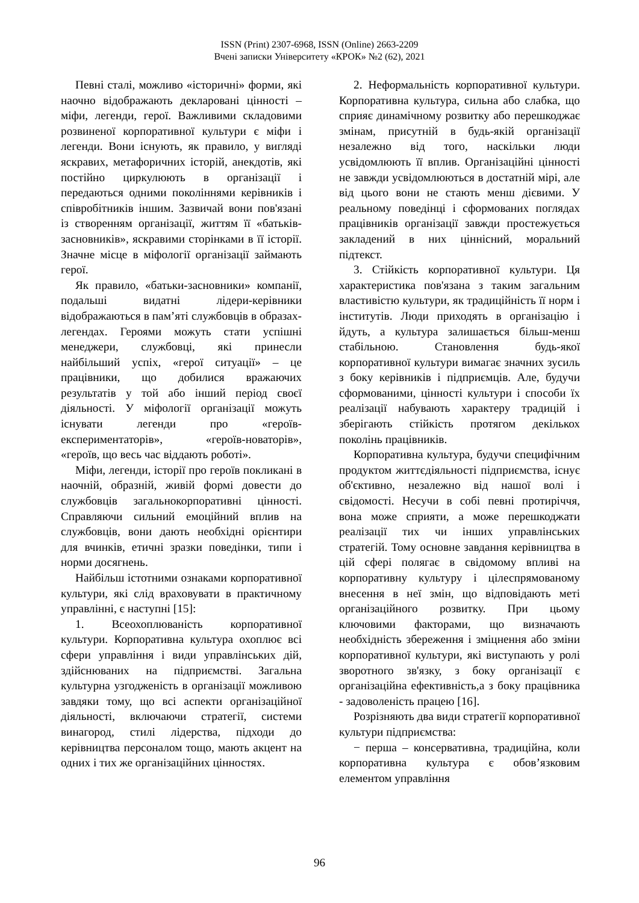ISSN (Print) 2307-6968, ISSN (Online) 2663-2209
Вчені записки Університету «КРОК» №2 (62), 2021
Певні сталі, можливо «історичні» форми, які наочно відображають декларовані цінності – міфи, легенди, герої. Важливими складовими розвиненої корпоративної культури є міфи і легенди. Вони існують, як правило, у вигляді яскравих, метафоричних історій, анекдотів, які постійно циркулюють в організації і передаються одними поколіннями керівників і співробітників іншим. Зазвичай вони пов'язані із створенням організації, життям її «батьків-засновників», яскравими сторінками в її історії. Значне місце в міфології організації займають герої.
Як правило, «батьки-засновники» компанії, подальші видатні лідери-керівники відображаються в пам’яті службовців в образах-легендах. Героями можуть стати успішні менеджери, службовці, які принесли найбільший успіх, «герої ситуації» – це працівники, що добилися вражаючих результатів у той або інший період своєї діяльності. У міфології організації можуть існувати легенди про «героїв-експериментаторів», «героїв-новаторів», «героїв, що весь час віддають роботі».
Міфи, легенди, історії про героїв покликані в наочній, образній, живій формі довести до службовців загальнокорпоративні цінності. Справляючи сильний емоційний вплив на службовців, вони дають необхідні орієнтири для вчинків, етичні зразки поведінки, типи і норми досягнень.
Найбільш істотними ознаками корпоративної культури, які слід враховувати в практичному управлінні, є наступні [15]:
1. Всеохоплюваність корпоративної культури. Корпоративна культура охоплює всі сфери управління і види управлінських дій, здійснюваних на підприємстві. Загальна культурна узгодженість в організації можливою завдяки тому, що всі аспекти організаційної діяльності, включаючи стратегії, системи винагород, стилі лідерства, підходи до керівництва персоналом тощо, мають акцент на одних і тих же організаційних цінностях.
2. Неформальність корпоративної культури. Корпоративна культура, сильна або слабка, що сприяє динамічному розвитку або перешкоджає змінам, присутній в будь-якій організації незалежно від того, наскільки люди усвідомлюють її вплив. Організаційні цінності не завжди усвідомлюються в достатній мірі, але від цього вони не стають менш дієвими. У реальному поведінці і сформованих поглядах працівників організації завжди простежується закладений в них ціннісний, моральний підтекст.
3. Стійкість корпоративної культури. Ця характеристика пов'язана з таким загальним властивістю культури, як традиційність її норм і інститутів. Люди приходять в організацію і йдуть, а культура залишається більш-менш стабільною. Становлення будь-якої корпоративної культури вимагає значних зусиль з боку керівників і підприємців. Але, будучи сформованими, цінності культури і способи їх реалізації набувають характеру традицій і зберігають стійкість протягом декількох поколінь працівників.
Корпоративна культура, будучи специфічним продуктом життєдіяльності підприємства, існує об'єктивно, незалежно від нашої волі і свідомості. Несучи в собі певні протиріччя, вона може сприяти, а може перешкоджати реалізації тих чи інших управлінських стратегій. Тому основне завдання керівництва в цій сфері полягає в свідомому впливі на корпоративну культуру і цілеспрямованому внесення в неї змін, що відповідають меті організаційного розвитку. При цьому ключовими факторами, що визначають необхідність збереження і зміцнення або зміни корпоративної культури, які виступають у ролі зворотного зв'язку, з боку організації є організаційна ефективність,а з боку працівника - задоволеність працею [16].
Розрізняють два види стратегії корпоративної культури підприємства:
− перша – консервативна, традиційна, коли корпоративна культура є обов’язковим елементом управління
96